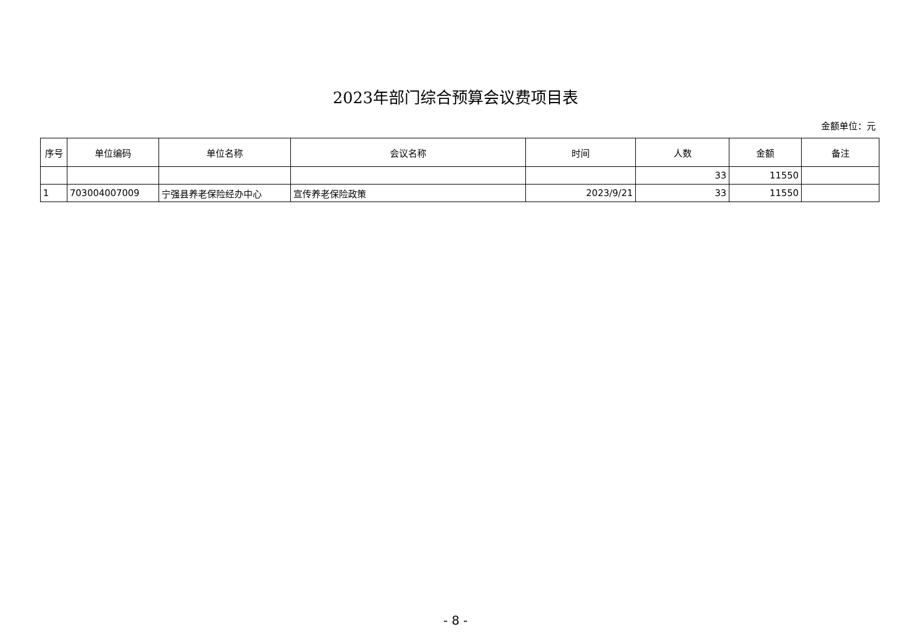2023年部门综合预算会议费项目表
金额单位：元
| 序号 | 单位编码 | 单位名称 | 会议名称 | 时间 | 人数 | 金额 | 备注 |
| --- | --- | --- | --- | --- | --- | --- | --- |
| | | | | | 33 | 11550 | |
| 1 | 703004007009 | 宁强县养老保险经办中心 | 宣传养老保险政策 | 2023/9/21 | 33 | 11550 | |
- 8 -